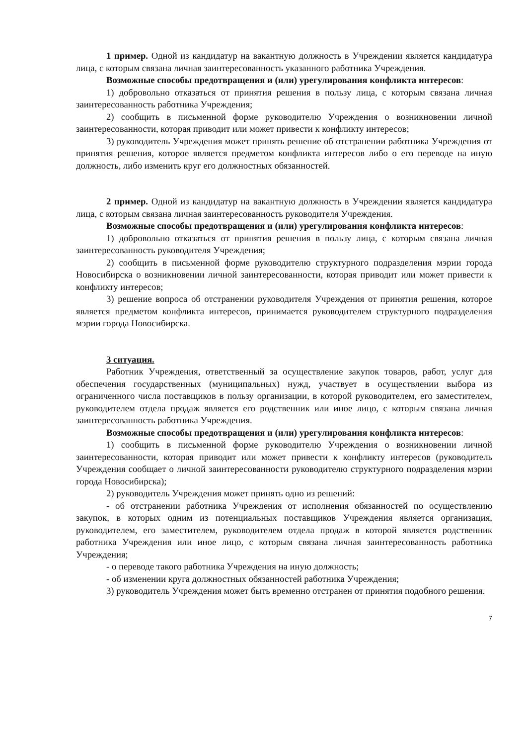1 пример. Одной из кандидатур на вакантную должность в Учреждении является кандидатура лица, с которым связана личная заинтересованность указанного работника Учреждения.
Возможные способы предотвращения и (или) урегулирования конфликта интересов:
1) добровольно отказаться от принятия решения в пользу лица, с которым связана личная заинтересованность работника Учреждения;
2) сообщить в письменной форме руководителю Учреждения о возникновении личной заинтересованности, которая приводит или может привести к конфликту интересов;
3) руководитель Учреждения может принять решение об отстранении работника Учреждения от принятия решения, которое является предметом конфликта интересов либо о его переводе на иную должность, либо изменить круг его должностных обязанностей.
2 пример. Одной из кандидатур на вакантную должность в Учреждении является кандидатура лица, с которым связана личная заинтересованность руководителя Учреждения.
Возможные способы предотвращения и (или) урегулирования конфликта интересов:
1) добровольно отказаться от принятия решения в пользу лица, с которым связана личная заинтересованность руководителя Учреждения;
2) сообщить в письменной форме руководителю структурного подразделения мэрии города Новосибирска о возникновении личной заинтересованности, которая приводит или может привести к конфликту интересов;
3) решение вопроса об отстранении руководителя Учреждения от принятия решения, которое является предметом конфликта интересов, принимается руководителем структурного подразделения мэрии города Новосибирска.
3 ситуация.
Работник Учреждения, ответственный за осуществление закупок товаров, работ, услуг для обеспечения государственных (муниципальных) нужд, участвует в осуществлении выбора из ограниченного числа поставщиков в пользу организации, в которой руководителем, его заместителем, руководителем отдела продаж является его родственник или иное лицо, с которым связана личная заинтересованность работника Учреждения.
Возможные способы предотвращения и (или) урегулирования конфликта интересов:
1) сообщить в письменной форме руководителю Учреждения о возникновении личной заинтересованности, которая приводит или может привести к конфликту интересов (руководитель Учреждения сообщает о личной заинтересованности руководителю структурного подразделения мэрии города Новосибирска);
2) руководитель Учреждения может принять одно из решений:
- об отстранении работника Учреждения от исполнения обязанностей по осуществлению закупок, в которых одним из потенциальных поставщиков Учреждения является организация, руководителем, его заместителем, руководителем отдела продаж в которой является родственник работника Учреждения или иное лицо, с которым связана личная заинтересованность работника Учреждения;
- о переводе такого работника Учреждения на иную должность;
- об изменении круга должностных обязанностей работника Учреждения;
3) руководитель Учреждения может быть временно отстранен от принятия подобного решения.
7